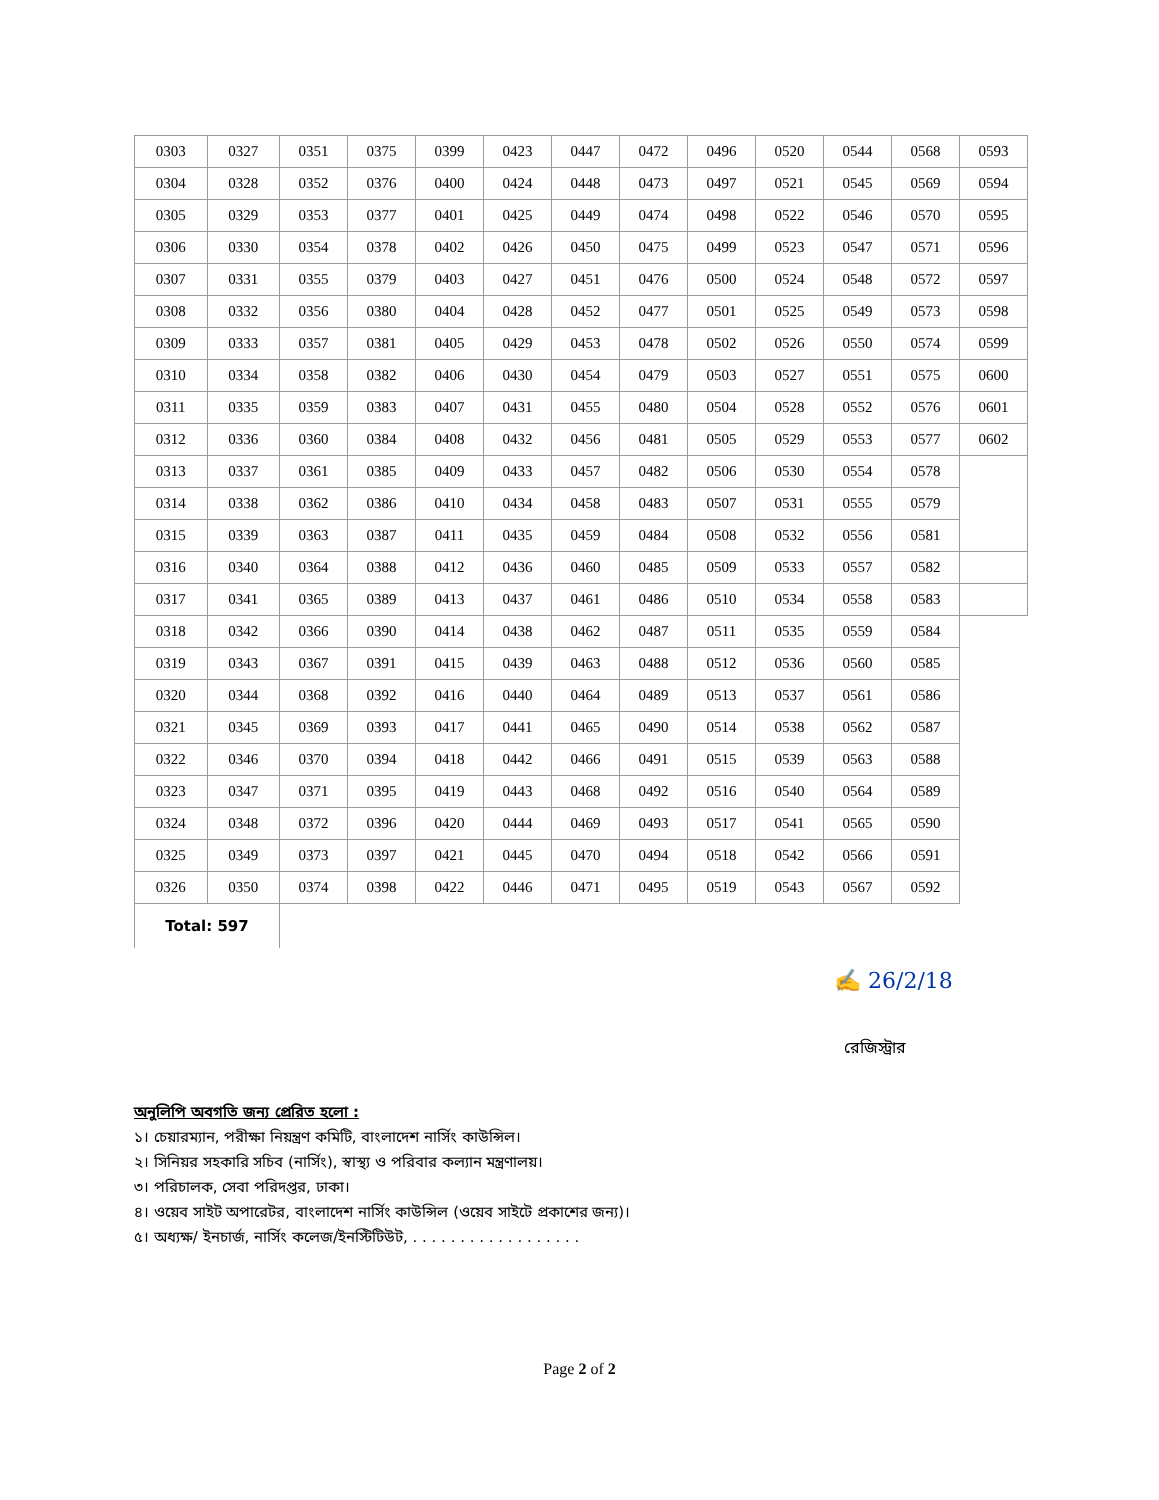| 0303 | 0327 | 0351 | 0375 | 0399 | 0423 | 0447 | 0472 | 0496 | 0520 | 0544 | 0568 | 0593 |
| 0304 | 0328 | 0352 | 0376 | 0400 | 0424 | 0448 | 0473 | 0497 | 0521 | 0545 | 0569 | 0594 |
| 0305 | 0329 | 0353 | 0377 | 0401 | 0425 | 0449 | 0474 | 0498 | 0522 | 0546 | 0570 | 0595 |
| 0306 | 0330 | 0354 | 0378 | 0402 | 0426 | 0450 | 0475 | 0499 | 0523 | 0547 | 0571 | 0596 |
| 0307 | 0331 | 0355 | 0379 | 0403 | 0427 | 0451 | 0476 | 0500 | 0524 | 0548 | 0572 | 0597 |
| 0308 | 0332 | 0356 | 0380 | 0404 | 0428 | 0452 | 0477 | 0501 | 0525 | 0549 | 0573 | 0598 |
| 0309 | 0333 | 0357 | 0381 | 0405 | 0429 | 0453 | 0478 | 0502 | 0526 | 0550 | 0574 | 0599 |
| 0310 | 0334 | 0358 | 0382 | 0406 | 0430 | 0454 | 0479 | 0503 | 0527 | 0551 | 0575 | 0600 |
| 0311 | 0335 | 0359 | 0383 | 0407 | 0431 | 0455 | 0480 | 0504 | 0528 | 0552 | 0576 | 0601 |
| 0312 | 0336 | 0360 | 0384 | 0408 | 0432 | 0456 | 0481 | 0505 | 0529 | 0553 | 0577 | 0602 |
| 0313 | 0337 | 0361 | 0385 | 0409 | 0433 | 0457 | 0482 | 0506 | 0530 | 0554 | 0578 | |
| 0314 | 0338 | 0362 | 0386 | 0410 | 0434 | 0458 | 0483 | 0507 | 0531 | 0555 | 0579 | |
| 0315 | 0339 | 0363 | 0387 | 0411 | 0435 | 0459 | 0484 | 0508 | 0532 | 0556 | 0581 | |
| 0316 | 0340 | 0364 | 0388 | 0412 | 0436 | 0460 | 0485 | 0509 | 0533 | 0557 | 0582 | |
| 0317 | 0341 | 0365 | 0389 | 0413 | 0437 | 0461 | 0486 | 0510 | 0534 | 0558 | 0583 | |
| 0318 | 0342 | 0366 | 0390 | 0414 | 0438 | 0462 | 0487 | 0511 | 0535 | 0559 | 0584 | |
| 0319 | 0343 | 0367 | 0391 | 0415 | 0439 | 0463 | 0488 | 0512 | 0536 | 0560 | 0585 | |
| 0320 | 0344 | 0368 | 0392 | 0416 | 0440 | 0464 | 0489 | 0513 | 0537 | 0561 | 0586 | |
| 0321 | 0345 | 0369 | 0393 | 0417 | 0441 | 0465 | 0490 | 0514 | 0538 | 0562 | 0587 | |
| 0322 | 0346 | 0370 | 0394 | 0418 | 0442 | 0466 | 0491 | 0515 | 0539 | 0563 | 0588 | |
| 0323 | 0347 | 0371 | 0395 | 0419 | 0443 | 0468 | 0492 | 0516 | 0540 | 0564 | 0589 | |
| 0324 | 0348 | 0372 | 0396 | 0420 | 0444 | 0469 | 0493 | 0517 | 0541 | 0565 | 0590 | |
| 0325 | 0349 | 0373 | 0397 | 0421 | 0445 | 0470 | 0494 | 0518 | 0542 | 0566 | 0591 | |
| 0326 | 0350 | 0374 | 0398 | 0422 | 0446 | 0471 | 0495 | 0519 | 0543 | 0567 | 0592 | |
| Total: 597 | | | | | | | | | | | | |
✍ 26/2/18
রেজিস্ট্রার
অনুলিপি অবগতি জন্য প্রেরিত হলো :
১। চেয়ারম্যান, পরীক্ষা নিয়ন্ত্রণ কমিটি, বাংলাদেশ নার্সিং কাউন্সিল।
২। সিনিয়র সহকারি সচিব (নার্সিং), স্বাস্থ্য ও পরিবার কল্যান মন্ত্রণালয়।
৩। পরিচালক, সেবা পরিদপ্তর, ঢাকা।
৪। ওয়েব সাইট অপারেটর, বাংলাদেশ নার্সিং কাউন্সিল (ওয়েব সাইটে প্রকাশের জন্য)।
৫। অধ্যক্ষ/ ইনচার্জ, নার্সিং কলেজ/ইনস্টিটিউট, . . . . . . . . . . . . . . . . . .
Page 2 of 2